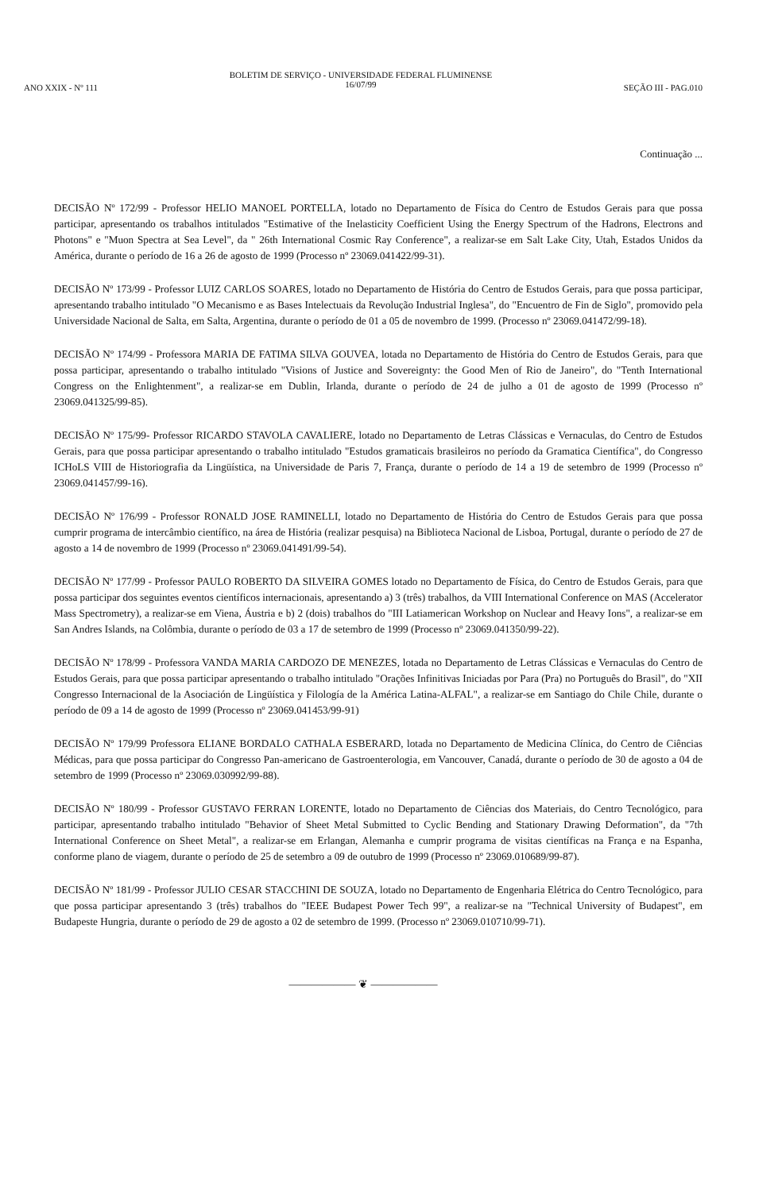ANO XXIX - Nº 111
BOLETIM DE SERVIÇO - UNIVERSIDADE FEDERAL FLUMINENSE
16/07/99
SEÇÃO III - PAG.010
Continuação ...
DECISÃO Nº 172/99 - Professor HELIO MANOEL PORTELLA, lotado no Departamento de Física do Centro de Estudos Gerais para que possa participar, apresentando os trabalhos intitulados "Estimative of the Inelasticity Coefficient Using the Energy Spectrum of the Hadrons, Electrons and Photons" e "Muon Spectra at Sea Level", da " 26th International Cosmic Ray Conference", a realizar-se em Salt Lake City, Utah, Estados Unidos da América, durante o período de 16 a 26 de agosto de 1999 (Processo nº 23069.041422/99-31).
DECISÃO Nº 173/99 - Professor LUIZ CARLOS SOARES, lotado no Departamento de História do Centro de Estudos Gerais, para que possa participar, apresentando trabalho intitulado "O Mecanismo e as Bases Intelectuais da Revolução Industrial Inglesa", do "Encuentro de Fin de Siglo", promovido pela Universidade Nacional de Salta, em Salta, Argentina, durante o período de 01 a 05 de novembro de 1999. (Processo nº 23069.041472/99-18).
DECISÃO Nº 174/99 - Professora MARIA DE FATIMA SILVA GOUVEA, lotada no Departamento de História do Centro de Estudos Gerais, para que possa participar, apresentando o trabalho intitulado "Visions of Justice and Sovereignty: the Good Men of Rio de Janeiro", do "Tenth International Congress on the Enlightenment", a realizar-se em Dublin, Irlanda, durante o período de 24 de julho a 01 de agosto de 1999 (Processo nº 23069.041325/99-85).
DECISÃO Nº 175/99- Professor RICARDO STAVOLA CAVALIERE, lotado no Departamento de Letras Clássicas e Vernaculas, do Centro de Estudos Gerais, para que possa participar apresentando o trabalho intitulado "Estudos gramaticais brasileiros no período da Gramatica Científica", do Congresso ICHoLS VIII de Historiografia da Lingüística, na Universidade de Paris 7, França, durante o período de 14 a 19 de setembro de 1999 (Processo nº 23069.041457/99-16).
DECISÃO Nº 176/99 - Professor RONALD JOSE RAMINELLI, lotado no Departamento de História do Centro de Estudos Gerais para que possa cumprir programa de intercâmbio científico, na área de História (realizar pesquisa) na Biblioteca Nacional de Lisboa, Portugal, durante o período de 27 de agosto a 14 de novembro de 1999 (Processo nº 23069.041491/99-54).
DECISÃO Nº 177/99 - Professor PAULO ROBERTO DA SILVEIRA GOMES lotado no Departamento de Física, do Centro de Estudos Gerais, para que possa participar dos seguintes eventos científicos internacionais, apresentando a) 3 (três) trabalhos, da VIII International Conference on MAS (Accelerator Mass Spectrometry), a realizar-se em Viena, Áustria e b) 2 (dois) trabalhos do "III Latiamerican Workshop on Nuclear and Heavy Ions", a realizar-se em San Andres Islands, na Colômbia, durante o período de 03 a 17 de setembro de 1999 (Processo nº 23069.041350/99-22).
DECISÃO Nº 178/99 - Professora VANDA MARIA CARDOZO DE MENEZES, lotada no Departamento de Letras Clássicas e Vernaculas do Centro de Estudos Gerais, para que possa participar apresentando o trabalho intitulado "Orações Infinitivas Iniciadas por Para (Pra) no Português do Brasil", do "XII Congresso Internacional de la Asociación de Lingüística y Filología de la América Latina-ALFAL", a realizar-se em Santiago do Chile Chile, durante o período de 09 a 14 de agosto de 1999 (Processo nº 23069.041453/99-91)
DECISÃO Nº 179/99 Professora ELIANE BORDALO CATHALA ESBERARD, lotada no Departamento de Medicina Clínica, do Centro de Ciências Médicas, para que possa participar do Congresso Pan-americano de Gastroenterologia, em Vancouver, Canadá, durante o período de 30 de agosto a 04 de setembro de 1999 (Processo nº 23069.030992/99-88).
DECISÃO Nº 180/99 - Professor GUSTAVO FERRAN LORENTE, lotado no Departamento de Ciências dos Materiais, do Centro Tecnológico, para participar, apresentando trabalho intitulado "Behavior of Sheet Metal Submitted to Cyclic Bending and Stationary Drawing Deformation", da "7th International Conference on Sheet Metal", a realizar-se em Erlangan, Alemanha e cumprir programa de visitas científicas na França e na Espanha, conforme plano de viagem, durante o período de 25 de setembro a 09 de outubro de 1999 (Processo nº 23069.010689/99-87).
DECISÃO Nº 181/99 - Professor JULIO CESAR STACCHINI DE SOUZA, lotado no Departamento de Engenharia Elétrica do Centro Tecnológico, para que possa participar apresentando 3 (três) trabalhos do "IEEE Budapest Power Tech 99", a realizar-se na "Technical University of Budapest", em Budapeste Hungria, durante o período de 29 de agosto a 02 de setembro de 1999. (Processo nº 23069.010710/99-71).
—————— ❦ ——————